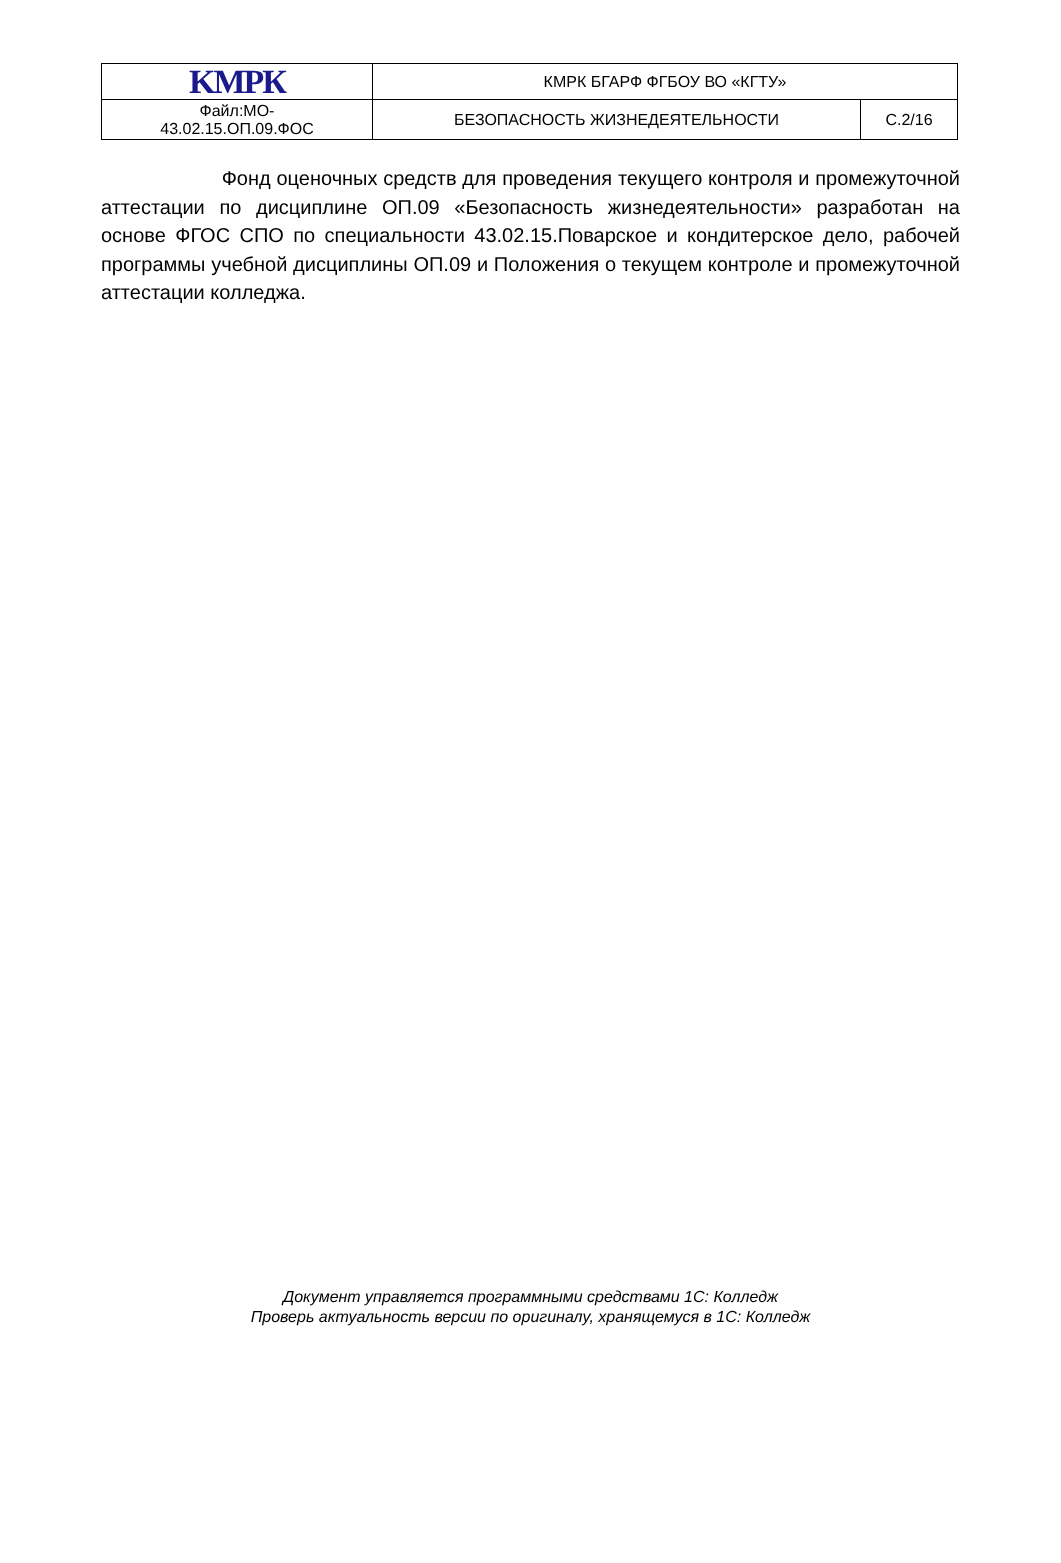| KМРК | КМРК БГАРФ ФГБОУ ВО «КГТУ» | |
| Файл:МО- 43.02.15.ОП.09.ФОС | БЕЗОПАСНОСТЬ ЖИЗНЕДЕЯТЕЛЬНОСТИ | С.2/16 |
Фонд оценочных средств для проведения текущего контроля и промежуточной аттестации по дисциплине ОП.09 «Безопасность жизнедеятельности» разработан на основе ФГОС СПО по специальности 43.02.15.Поварское и кондитерское дело, рабочей программы учебной дисциплины ОП.09 и Положения о текущем контроле и промежуточной аттестации колледжа.
Документ управляется программными средствами 1С: Колледж
Проверь актуальность версии по оригиналу, хранящемуся в 1С: Колледж